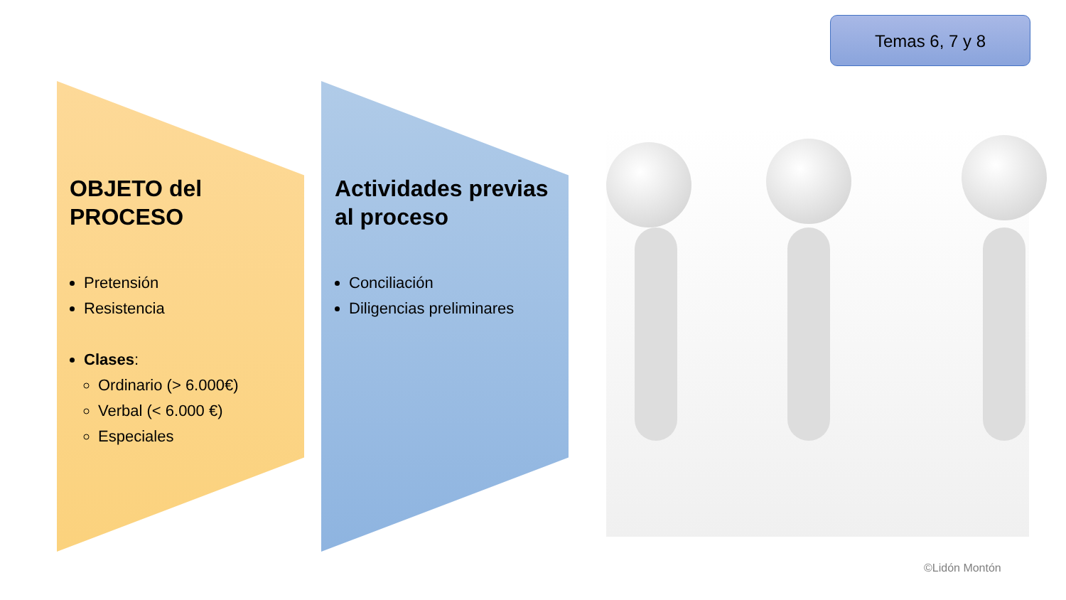Temas 6, 7 y 8
OBJETO del PROCESO
Pretensión
Resistencia
Clases:
Ordinario (> 6.000€)
Verbal (< 6.000 €)
Especiales
Actividades previas al proceso
Conciliación
Diligencias preliminares
©Lidón Montón